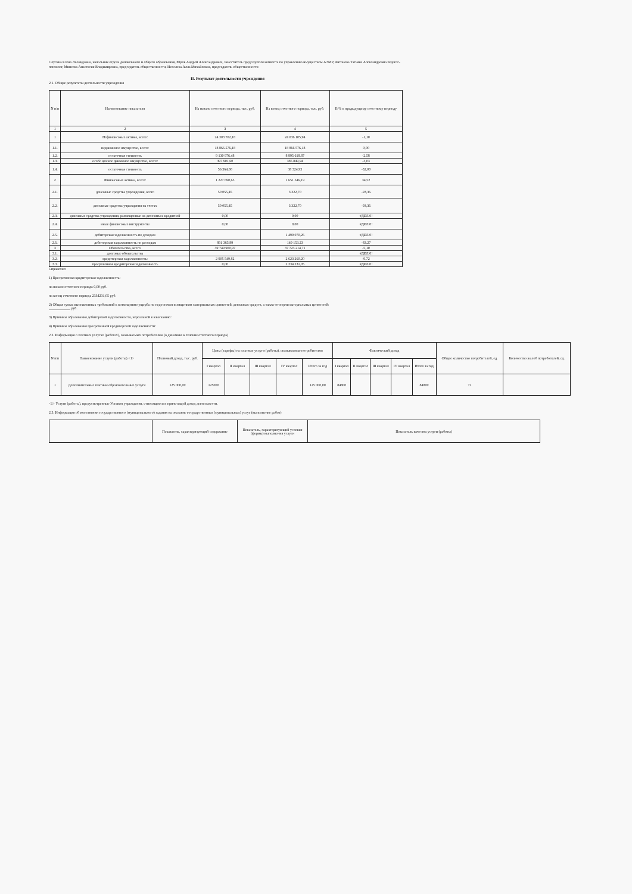Слугина Елена Леонидовна, начальник отдела дошкольного и общего образования, Юров Андрей Александрович, заместитель председателя комитета по управлению имуществом АЭМР, Антонова Татьяна Александровна педагог-психолог, Минеева Анастасия Владимировна, председатель общественности, Иоселева Алла Михайловна, председатель общественности
II. Результат деятельности учреждения
2.1. Общие результаты деятельности учреждения
| N п/п | Наименование показателя | На начало отчетного периода, тыс. руб. | На конец отчетного периода, тыс. руб. | В % к предыдущему отчетному периоду |
| --- | --- | --- | --- | --- |
| 1 | 2 | 3 | 4 | 5 |
| 1 | Нефинансовые активы, всего: | 24 303 702,18 | 24 036 105,94 | -1,10 |
| 1.1. | недвижимое имущество, всего: | 18 866 576,18 | 18 866 576,18 | 0,00 |
| 1.2. | остаточная стоимость | 9 130 976,48 | 8 895 618,87 | -2,58 |
| 1.3. | особо ценное движимое имущество, всего: | 397 901,60 | 385 849,94 | -3,03 |
| 1.4. | остаточная стоимость | 56 364,00 | 38 324,93 | -32,00 |
| 2 | Финансовые активы, всего: | 1 227 690,65 | 1 651 546,19 | 34,52 |
| 2.1. | денежные средства учреждения, всего | 50 055,45 | 3 322,70 | -93,36 |
| 2.2. | денежные средства учреждения на счетах | 50 055,45 | 3 322,70 | -93,36 |
| 2.3. | денежные средства учреждения, размещенные на депозиты в кредитной | 0,00 | 0,00 | #ДЕЛ/0! |
| 2.4. | иные финансовые инструменты | 0,00 | 0,00 | #ДЕЛ/0! |
| 2.5. | дебиторская задолженность по доходам | | 1 499 070,26 | #ДЕЛ/0! |
| 2.6. | дебиторская задолженность по расходам | 891 365,89 | 149 153,23 | -83,27 |
| 3 | Обязательства, всего: | 39 749 900,97 | 37 723 214,71 | -5,10 |
| 3.1. | долговые обязательства | | | #ДЕЛ/0! |
| 3.2. | кредиторская задолженность: | 2 905 549,82 | 2 623 260,20 | -9,72 |
| 3.3. | просроченная кредиторская задолженность | 0,00 | 2 334 231,05 | #ДЕЛ/0! |
Справочно:
1) Просроченная кредиторская задолженность:
на начало отчетного периода 0,00 руб.
на конец отчетного периода 2334231,05 руб.
2) Общая сумма выставленных требований к возмещению ущерба по недостачам и хищениям материальных ценностей, денежных средств, а также от порчи материальных ценностей:
____________ руб.
3) Причины образования дебиторской задолженности, нереальной к взысканию:
4) Причины образования просроченной кредиторской задолженности:
2.2. Информация о платных услугах (работах), оказываемых потребителям (в динамике в течение отчетного периода)
| N п/п | Наименование услуги (работы) <1> | Плановый доход, тыс. руб. | Цены (тарифы) на платные услуги (работы), оказываемые потребителям | | | | | Фактический доход | | | | | Общее количество потребителей, ед. | Количество жалоб потребителей, ед. |
| --- | --- | --- | --- | --- | --- | --- | --- | --- | --- | --- | --- | --- | --- | --- |
| | | | I квартал | II квартал | III квартал | IV квартал | Итого за год | I квартал | II квартал | III квартал | IV квартал | Итого за год | | |
| 1 | Дополнительные платные образовательные услуги | 125 000,00 | 125000 | | | | 125 000,00 | 84800 | | | | 84800 | 71 | |
<1> Услуги (работы), предусмотренные Уставом учреждения, относящиеся к приносящей доход деятельности.
2.3. Информация об исполнении государственного (муниципального) задания на оказание государственных (муниципальных) услуг (выполнение работ)
| | Показатель, характеризующий содержание | Показатель, характеризующий условия (формы) выполнения услуги | Показатель качества услуги (работы) |